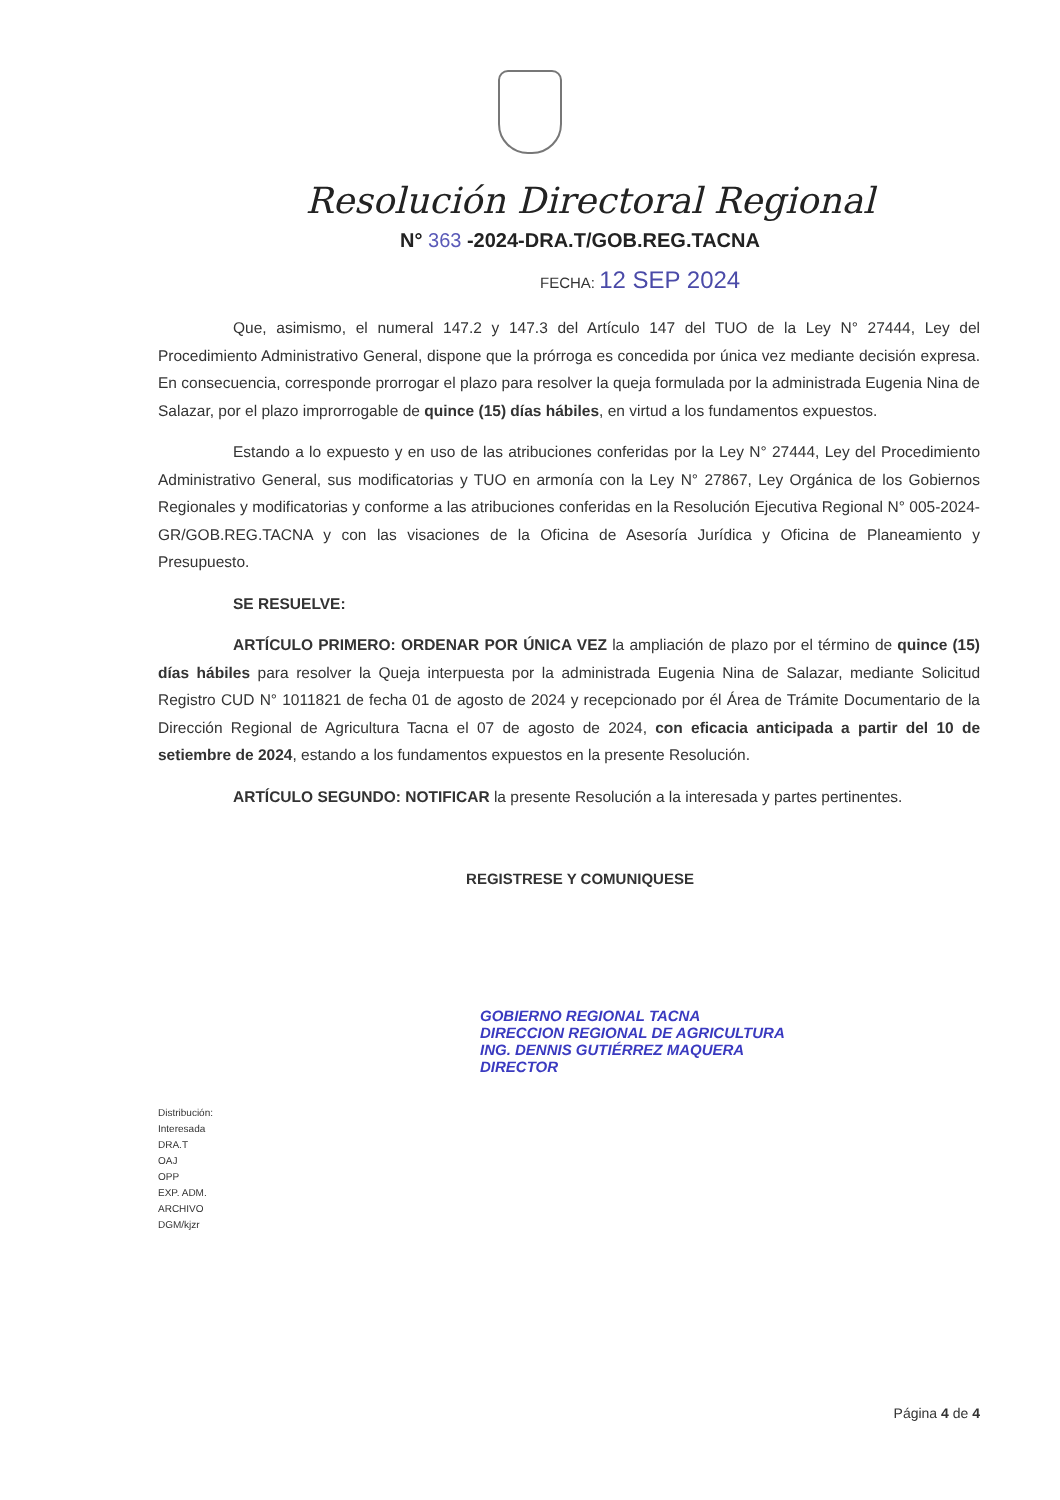Resolución Directoral Regional
N° 363 -2024-DRA.T/GOB.REG.TACNA
FECHA: 12 SEP 2024
Que, asimismo, el numeral 147.2 y 147.3 del Artículo 147 del TUO de la Ley N° 27444, Ley del Procedimiento Administrativo General, dispone que la prórroga es concedida por única vez mediante decisión expresa. En consecuencia, corresponde prorrogar el plazo para resolver la queja formulada por la administrada Eugenia Nina de Salazar, por el plazo improrrogable de quince (15) días hábiles, en virtud a los fundamentos expuestos.
Estando a lo expuesto y en uso de las atribuciones conferidas por la Ley N° 27444, Ley del Procedimiento Administrativo General, sus modificatorias y TUO en armonía con la Ley N° 27867, Ley Orgánica de los Gobiernos Regionales y modificatorias y conforme a las atribuciones conferidas en la Resolución Ejecutiva Regional N° 005-2024-GR/GOB.REG.TACNA y con las visaciones de la Oficina de Asesoría Jurídica y Oficina de Planeamiento y Presupuesto.
SE RESUELVE:
ARTÍCULO PRIMERO: ORDENAR POR ÚNICA VEZ la ampliación de plazo por el término de quince (15) días hábiles para resolver la Queja interpuesta por la administrada Eugenia Nina de Salazar, mediante Solicitud Registro CUD N° 1011821 de fecha 01 de agosto de 2024 y recepcionado por él Área de Trámite Documentario de la Dirección Regional de Agricultura Tacna el 07 de agosto de 2024, con eficacia anticipada a partir del 10 de setiembre de 2024, estando a los fundamentos expuestos en la presente Resolución.
ARTÍCULO SEGUNDO: NOTIFICAR la presente Resolución a la interesada y partes pertinentes.
REGISTRESE Y COMUNIQUESE
GOBIERNO REGIONAL TACNA
DIRECCION REGIONAL DE AGRICULTURA
ING. DENNIS GUTIÉRREZ MAQUERA
DIRECTOR
Distribución:
Interesada
DRA.T
OAJ
OPP
EXP. ADM.
ARCHIVO
DGM/kjzr
Página 4 de 4